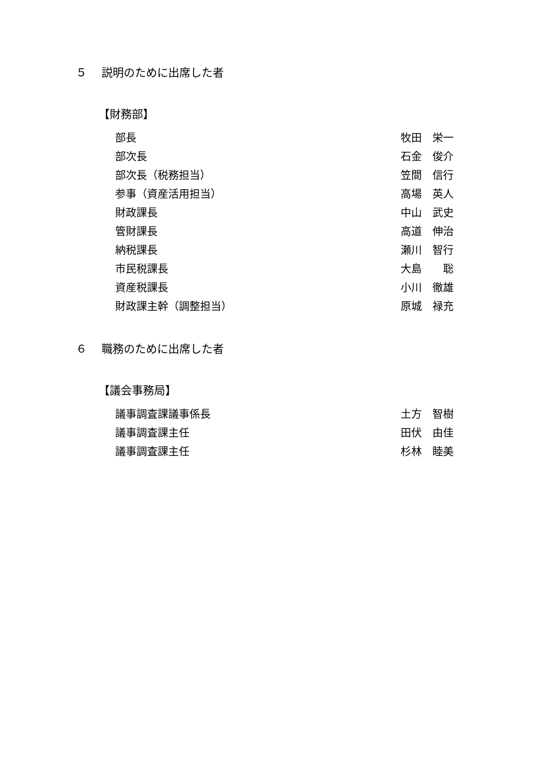５　 説明のために出席した者
【財務部】
| 部長 | 牧田 栄一 |
| 部次長 | 石金 俊介 |
| 部次長（税務担当） | 笠間 信行 |
| 参事（資産活用担当） | 高場 英人 |
| 財政課長 | 中山 武史 |
| 管財課長 | 高道 伸治 |
| 納税課長 | 瀬川 智行 |
| 市民税課長 | 大島 聡 |
| 資産税課長 | 小川 徹雄 |
| 財政課主幹（調整担当） | 原城 禄充 |
６　 職務のために出席した者
【議会事務局】
| 議事調査課議事係長 | 土方 智樹 |
| 議事調査課主任 | 田伏 由佳 |
| 議事調査課主任 | 杉林 睦美 |